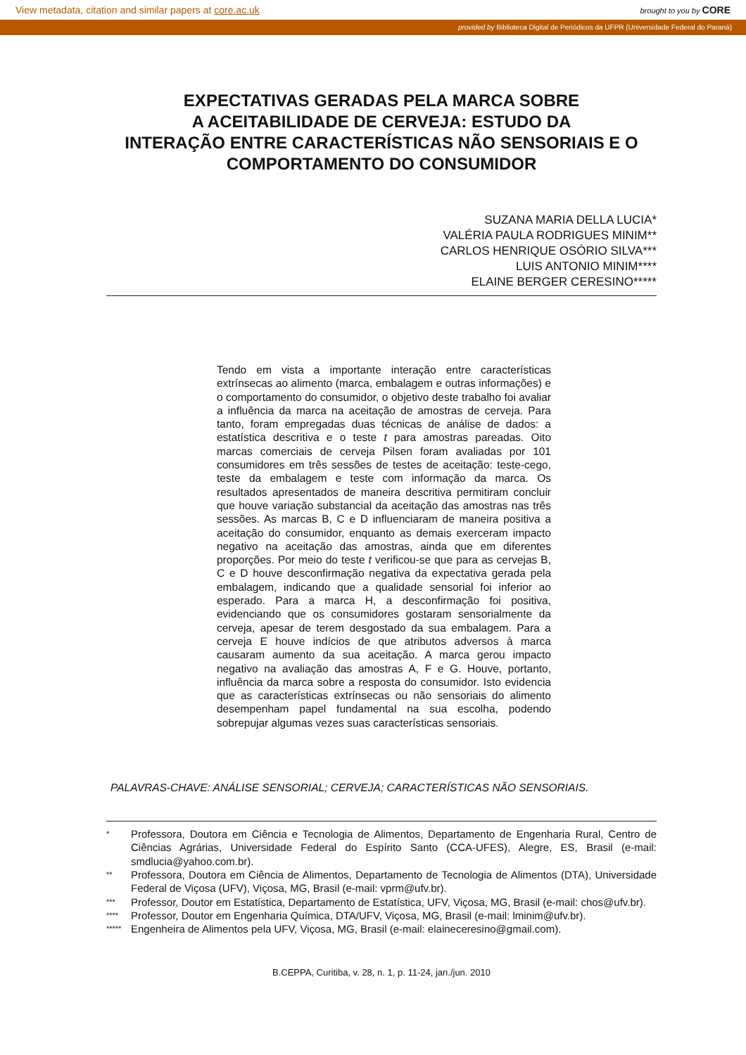View metadata, citation and similar papers at core.ac.uk brought to you by CORE
provided by Biblioteca Digital de Periódicos da UFPR (Universidade Federal do Paraná)
EXPECTATIVAS GERADAS PELA MARCA SOBRE
A ACEITABILIDADE DE CERVEJA: ESTUDO DA
INTERAÇÃO ENTRE CARACTERÍSTICAS NÃO SENSORIAIS E O
COMPORTAMENTO DO CONSUMIDOR
SUZANA MARIA DELLA LUCIA*
VALÉRIA PAULA RODRIGUES MINIM**
CARLOS HENRIQUE OSÓRIO SILVA***
LUIS ANTONIO MINIM****
ELAINE BERGER CERESINO*****
Tendo em vista a importante interação entre características extrínsecas ao alimento (marca, embalagem e outras informações) e o comportamento do consumidor, o objetivo deste trabalho foi avaliar a influência da marca na aceitação de amostras de cerveja. Para tanto, foram empregadas duas técnicas de análise de dados: a estatística descritiva e o teste t para amostras pareadas. Oito marcas comerciais de cerveja Pilsen foram avaliadas por 101 consumidores em três sessões de testes de aceitação: teste-cego, teste da embalagem e teste com informação da marca. Os resultados apresentados de maneira descritiva permitiram concluir que houve variação substancial da aceitação das amostras nas três sessões. As marcas B, C e D influenciaram de maneira positiva a aceitação do consumidor, enquanto as demais exerceram impacto negativo na aceitação das amostras, ainda que em diferentes proporções. Por meio do teste t verificou-se que para as cervejas B, C e D houve desconfirmação negativa da expectativa gerada pela embalagem, indicando que a qualidade sensorial foi inferior ao esperado. Para a marca H, a desconfirmação foi positiva, evidenciando que os consumidores gostaram sensorialmente da cerveja, apesar de terem desgostado da sua embalagem. Para a cerveja E houve indícios de que atributos adversos à marca causaram aumento da sua aceitação. A marca gerou impacto negativo na avaliação das amostras A, F e G. Houve, portanto, influência da marca sobre a resposta do consumidor. Isto evidencia que as características extrínsecas ou não sensoriais do alimento desempenham papel fundamental na sua escolha, podendo sobrepujar algumas vezes suas características sensoriais.
PALAVRAS-CHAVE: ANÁLISE SENSORIAL; CERVEJA; CARACTERÍSTICAS NÃO SENSORIAIS.
| * | Professora, Doutora em Ciência e Tecnologia de Alimentos, Departamento de Engenharia Rural, Centro de Ciências Agrárias, Universidade Federal do Espírito Santo (CCA-UFES), Alegre, ES, Brasil (e-mail: smdlucia@yahoo.com.br). |
| ** | Professora, Doutora em Ciência de Alimentos, Departamento de Tecnologia de Alimentos (DTA), Universidade Federal de Viçosa (UFV), Viçosa, MG, Brasil (e-mail: vprm@ufv.br). |
| *** | Professor, Doutor em Estatística, Departamento de Estatística, UFV, Viçosa, MG, Brasil (e-mail: chos@ufv.br). |
| **** | Professor, Doutor em Engenharia Química, DTA/UFV, Viçosa, MG, Brasil (e-mail: lminim@ufv.br). |
| ***** | Engenheira de Alimentos pela UFV, Viçosa, MG, Brasil (e-mail: elaineceresino@gmail.com). |
B.CEPPA, Curitiba, v. 28, n. 1, p. 11-24, jan./jun. 2010